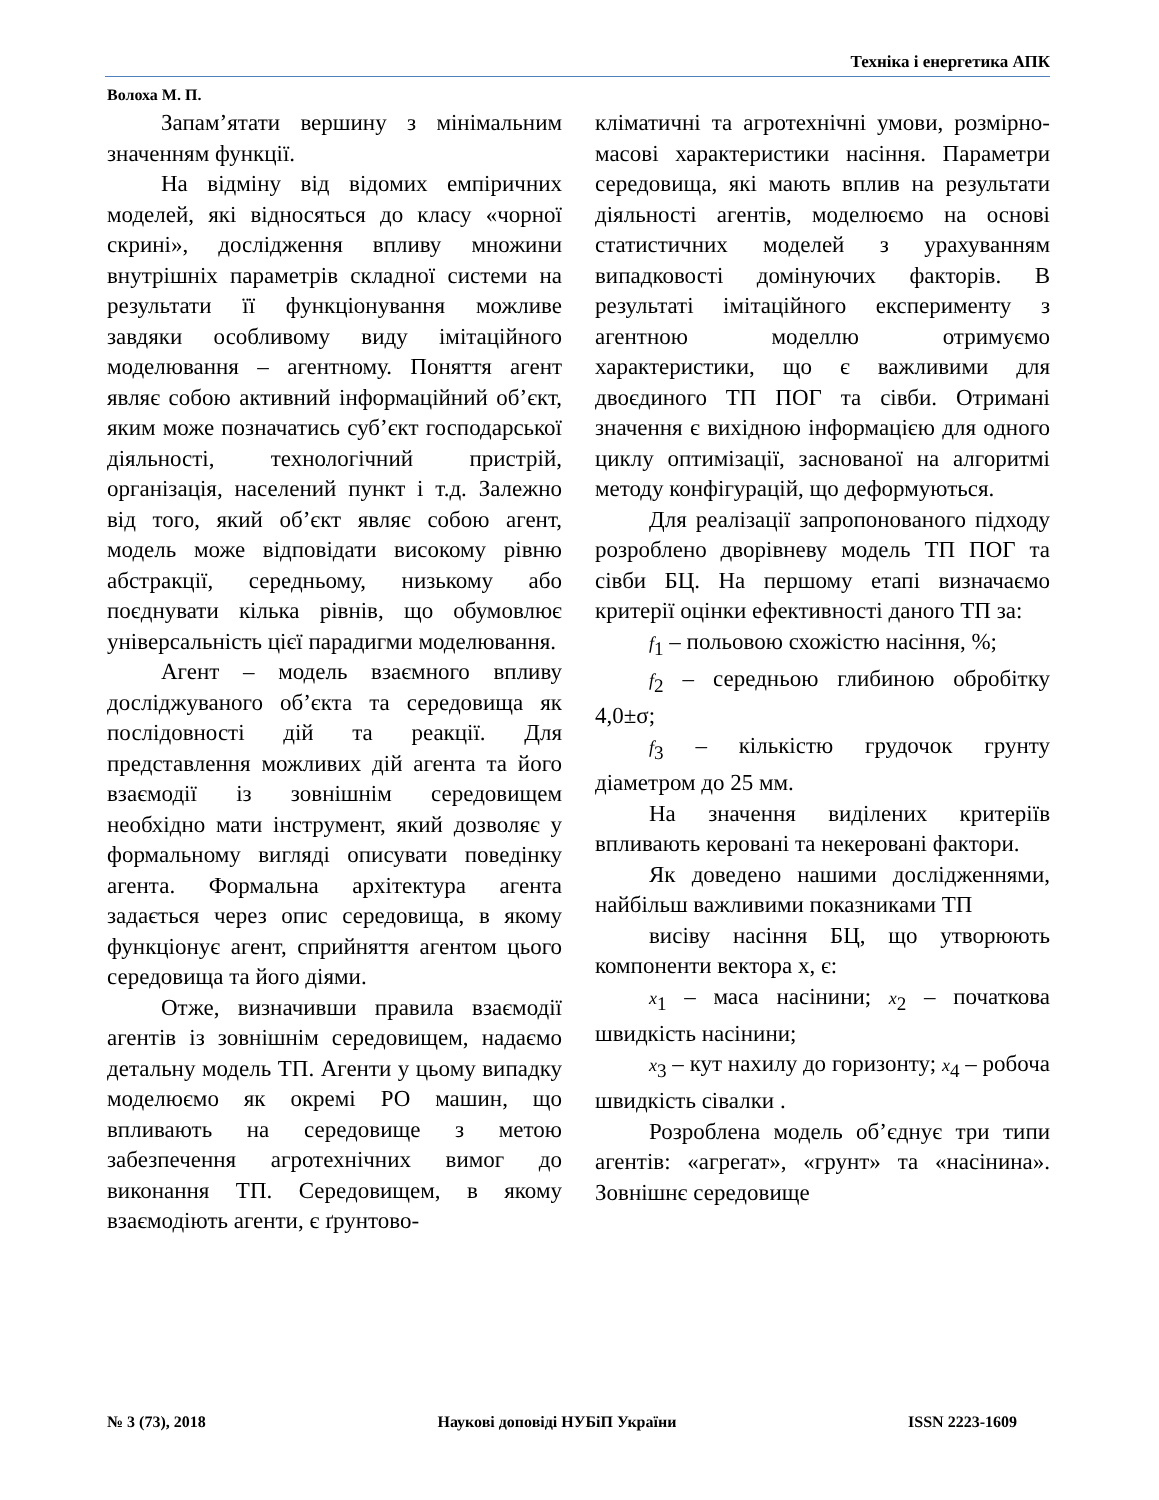Техніка і енергетика АПК
Волоха М. П.
Запам’ятати вершину з мінімальним значенням функції.
На відміну від відомих емпіричних моделей, які відносяться до класу «чорної скрині», дослідження впливу множини внутрішніх параметрів складної системи на результати її функціонування можливе завдяки особливому виду імітаційного моделювання – агентному. Поняття агент являє собою активний інформаційний об’єкт, яким може позначатись суб’єкт господарської діяльності, технологічний пристрій, організація, населений пункт і т.д. Залежно від того, який об’єкт являє собою агент, модель може відповідати високому рівню абстракції, середньому, низькому або поєднувати кілька рівнів, що обумовлює універсальність цієї парадигми моделювання.
Агент – модель взаємного впливу досліджуваного об’єкта та середовища як послідовності дій та реакції. Для представлення можливих дій агента та його взаємодії із зовнішнім середовищем необхідно мати інструмент, який дозволяє у формальному вигляді описувати поведінку агента. Формальна архітектура агента задається через опис середовища, в якому функціонує агент, сприйняття агентом цього середовища та його діями.
Отже, визначивши правила взаємодії агентів із зовнішнім середовищем, надаємо детальну модель ТП. Агенти у цьому випадку моделюємо як окремі РО машин, що впливають на середовище з метою забезпечення агротехнічних вимог до виконання ТП. Середовищем, в якому взаємодіють агенти, є ґрунтово-
кліматичні та агротехнічні умови, розмірно-масові характеристики насіння. Параметри середовища, які мають вплив на результати діяльності агентів, моделюємо на основі статистичних моделей з урахуванням випадковості домінуючих факторів. В результаті імітаційного експерименту з агентною моделлю отримуємо характеристики, що є важливими для двоєдиного ТП ПОГ та сівби. Отримані значення є вихідною інформацією для одного циклу оптимізації, заснованої на алгоритмі методу конфігурацій, що деформуються.
Для реалізації запропонованого підходу розроблено дворівневу модель ТП ПОГ та сівби БЦ. На першому етапі визначаємо критерії оцінки ефективності даного ТП за:
f<sub>1</sub> – польовою схожістю насіння, %;
f<sub>2</sub> – середньою глибиною обробітку 4,0±σ;
f<sub>3</sub> – кількістю грудочок грунту діаметром до 25 мм.
На значення виділених критеріїв впливають керовані та некеровані фактори.
Як доведено нашими дослідженнями, найбільш важливими показниками ТП
висіву насіння БЦ, що утворюють компоненти вектора x, є:
x<sub>1</sub> – маса насінини; x<sub>2</sub> – початкова швидкість насінини;
x<sub>3</sub> – кут нахилу до горизонту; x<sub>4</sub> – робоча швидкість сівалки .
Розроблена модель об’єднує три типи агентів: «агрегат», «грунт» та «насінина». Зовнішнє середовище
№ 3 (73), 2018 Наукові доповіді НУБіП України ISSN 2223-1609